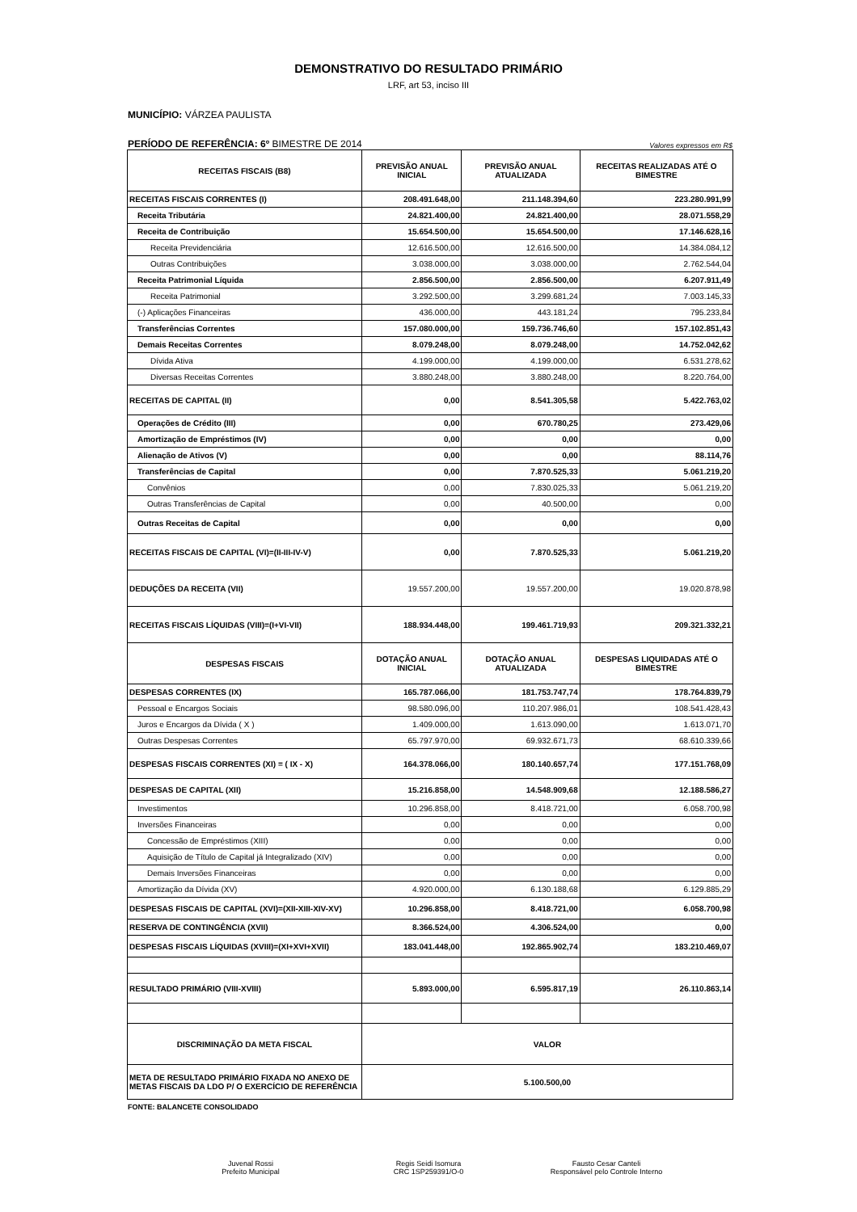DEMONSTRATIVO DO RESULTADO PRIMÁRIO
LRF, art 53, inciso III
MUNICÍPIO: VÁRZEA PAULISTA
PERÍODO DE REFERÊNCIA: 6º BIMESTRE DE 2014 Valores expressos em R$
| RECEITAS FISCAIS (B8) | PREVISÃO ANUAL INICIAL | PREVISÃO ANUAL ATUALIZADA | RECEITAS REALIZADAS ATÉ O BIMESTRE |
| --- | --- | --- | --- |
| RECEITAS FISCAIS CORRENTES (I) | 208.491.648,00 | 211.148.394,60 | 223.280.991,99 |
| Receita Tributária | 24.821.400,00 | 24.821.400,00 | 28.071.558,29 |
| Receita de Contribuição | 15.654.500,00 | 15.654.500,00 | 17.146.628,16 |
| Receita Previdenciária | 12.616.500,00 | 12.616.500,00 | 14.384.084,12 |
| Outras Contribuições | 3.038.000,00 | 3.038.000,00 | 2.762.544,04 |
| Receita Patrimonial Líquida | 2.856.500,00 | 2.856.500,00 | 6.207.911,49 |
| Receita Patrimonial | 3.292.500,00 | 3.299.681,24 | 7.003.145,33 |
| (-) Aplicações Financeiras | 436.000,00 | 443.181,24 | 795.233,84 |
| Transferências Correntes | 157.080.000,00 | 159.736.746,60 | 157.102.851,43 |
| Demais Receitas Correntes | 8.079.248,00 | 8.079.248,00 | 14.752.042,62 |
| Dívida Ativa | 4.199.000,00 | 4.199.000,00 | 6.531.278,62 |
| Diversas Receitas Correntes | 3.880.248,00 | 3.880.248,00 | 8.220.764,00 |
| RECEITAS DE CAPITAL (II) | 0,00 | 8.541.305,58 | 5.422.763,02 |
| Operações de Crédito (III) | 0,00 | 670.780,25 | 273.429,06 |
| Amortização de Empréstimos (IV) | 0,00 | 0,00 | 0,00 |
| Alienação de Ativos (V) | 0,00 | 0,00 | 88.114,76 |
| Transferências de Capital | 0,00 | 7.870.525,33 | 5.061.219,20 |
| Convênios | 0,00 | 7.830.025,33 | 5.061.219,20 |
| Outras Transferências de Capital | 0,00 | 40.500,00 | 0,00 |
| Outras Receitas de Capital | 0,00 | 0,00 | 0,00 |
| RECEITAS FISCAIS DE CAPITAL (VI)=(II-III-IV-V) | 0,00 | 7.870.525,33 | 5.061.219,20 |
| DEDUÇÕES DA RECEITA (VII) | 19.557.200,00 | 19.557.200,00 | 19.020.878,98 |
| RECEITAS FISCAIS LÍQUIDAS (VIII)=(I+VI-VII) | 188.934.448,00 | 199.461.719,93 | 209.321.332,21 |
| DESPESAS FISCAIS | DOTAÇÃO ANUAL INICIAL | DOTAÇÃO ANUAL ATUALIZADA | DESPESAS LIQUIDADAS ATÉ O BIMESTRE |
| DESPESAS CORRENTES (IX) | 165.787.066,00 | 181.753.747,74 | 178.764.839,79 |
| Pessoal e Encargos Sociais | 98.580.096,00 | 110.207.986,01 | 108.541.428,43 |
| Juros e Encargos da Dívida ( X ) | 1.409.000,00 | 1.613.090,00 | 1.613.071,70 |
| Outras Despesas Correntes | 65.797.970,00 | 69.932.671,73 | 68.610.339,66 |
| DESPESAS FISCAIS CORRENTES (XI) = ( IX - X) | 164.378.066,00 | 180.140.657,74 | 177.151.768,09 |
| DESPESAS DE CAPITAL (XII) | 15.216.858,00 | 14.548.909,68 | 12.188.586,27 |
| Investimentos | 10.296.858,00 | 8.418.721,00 | 6.058.700,98 |
| Inversões Financeiras | 0,00 | 0,00 | 0,00 |
| Concessão de Empréstimos (XIII) | 0,00 | 0,00 | 0,00 |
| Aquisição de Título de Capital já Integralizado (XIV) | 0,00 | 0,00 | 0,00 |
| Demais Inversões Financeiras | 0,00 | 0,00 | 0,00 |
| Amortização da Dívida (XV) | 4.920.000,00 | 6.130.188,68 | 6.129.885,29 |
| DESPESAS FISCAIS DE CAPITAL (XVI)=(XII-XIII-XIV-XV) | 10.296.858,00 | 8.418.721,00 | 6.058.700,98 |
| RESERVA DE CONTINGÊNCIA (XVII) | 8.366.524,00 | 4.306.524,00 | 0,00 |
| DESPESAS FISCAIS LÍQUIDAS (XVIII)=(XI+XVI+XVII) | 183.041.448,00 | 192.865.902,74 | 183.210.469,07 |
| RESULTADO PRIMÁRIO (VIII-XVIII) | 5.893.000,00 | 6.595.817,19 | 26.110.863,14 |
| DISCRIMINAÇÃO DA META FISCAL | VALOR | | |
| META DE RESULTADO PRIMÁRIO FIXADA NO ANEXO DE METAS FISCAIS DA LDO P/ O EXERCÍCIO DE REFERÊNCIA | 5.100.500,00 | | |
FONTE: BALANCETE CONSOLIDADO
Juvenal Rossi
Prefeito Municipal
Regis Seidi Isomura
CRC 1SP259391/O-0
Fausto Cesar Canteli
Responsável pelo Controle Interno